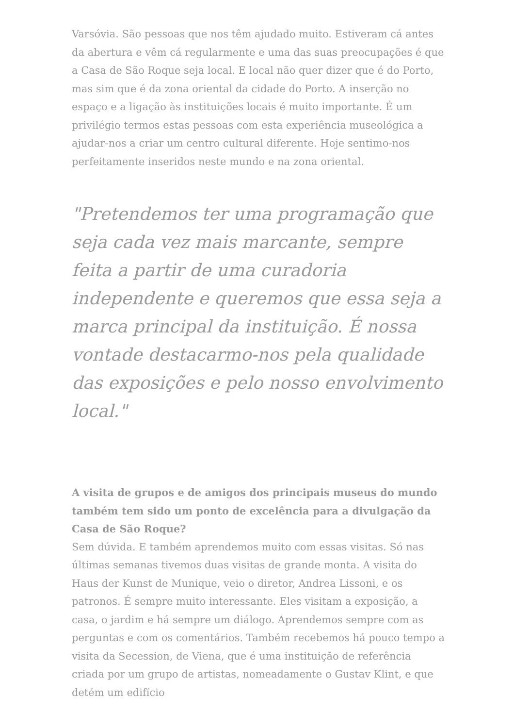Varsóvia. São pessoas que nos têm ajudado muito. Estiveram cá antes da abertura e vêm cá regularmente e uma das suas preocupações é que a Casa de São Roque seja local. E local não quer dizer que é do Porto, mas sim que é da zona oriental da cidade do Porto. A inserção no espaço e a ligação às instituições locais é muito importante. É um privilégio termos estas pessoas com esta experiência museológica a ajudar-nos a criar um centro cultural diferente. Hoje sentimo-nos perfeitamente inseridos neste mundo e na zona oriental.
"Pretendemos ter uma programação que seja cada vez mais marcante, sempre feita a partir de uma curadoria independente e queremos que essa seja a marca principal da instituição. É nossa vontade destacarmo-nos pela qualidade das exposições e pelo nosso envolvimento local."
A visita de grupos e de amigos dos principais museus do mundo também tem sido um ponto de excelência para a divulgação da Casa de São Roque?
Sem dúvida. E também aprendemos muito com essas visitas. Só nas últimas semanas tivemos duas visitas de grande monta. A visita do Haus der Kunst de Munique, veio o diretor, Andrea Lissoni, e os patronos. É sempre muito interessante. Eles visitam a exposição, a casa, o jardim e há sempre um diálogo. Aprendemos sempre com as perguntas e com os comentários. Também recebemos há pouco tempo a visita da Secession, de Viena, que é uma instituição de referência criada por um grupo de artistas, nomeadamente o Gustav Klint, e que detém um edifício